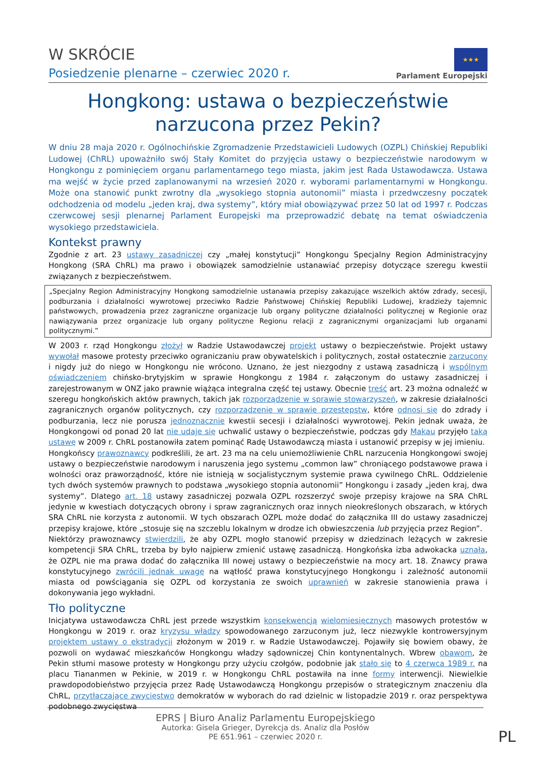W SKRÓCIE
Posiedzenie plenarne – czerwiec 2020 r.
★★★
Parlament Europejski
Hongkong: ustawa o bezpieczeństwie
narzucona przez Pekin?
W dniu 28 maja 2020 r. Ogólnochińskie Zgromadzenie Przedstawicieli Ludowych (OZPL) Chińskiej Republiki Ludowej (ChRL) upoważniło swój Stały Komitet do przyjęcia ustawy o bezpieczeństwie narodowym w Hongkongu z pominięciem organu parlamentarnego tego miasta, jakim jest Rada Ustawodawcza. Ustawa ma wejść w życie przed zaplanowanymi na wrzesień 2020 r. wyborami parlamentarnymi w Hongkongu. Może ona stanowić punkt zwrotny dla „wysokiego stopnia autonomii” miasta i przedwczesny początek odchodzenia od modelu „jeden kraj, dwa systemy”, który miał obowiązywać przez 50 lat od 1997 r. Podczas czerwcowej sesji plenarnej Parlament Europejski ma przeprowadzić debatę na temat oświadczenia wysokiego przedstawiciela.
Kontekst prawny
Zgodnie z art. 23 ustawy zasadniczej czy „małej konstytucji” Hongkongu Specjalny Region Administracyjny Hongkong (SRA ChRL) ma prawo i obowiązek samodzielnie ustanawiać przepisy dotyczące szeregu kwestii związanych z bezpieczeństwem.
„Specjalny Region Administracyjny Hongkong samodzielnie ustanawia przepisy zakazujące wszelkich aktów zdrady, secesji, podburzania i działalności wywrotowej przeciwko Radzie Państwowej Chińskiej Republiki Ludowej, kradzieży tajemnic państwowych, prowadzenia przez zagraniczne organizacje lub organy polityczne działalności politycznej w Regionie oraz nawiązywania przez organizacje lub organy polityczne Regionu relacji z zagranicznymi organizacjami lub organami politycznymi.”
W 2003 r. rząd Hongkongu złożył w Radzie Ustawodawczej projekt ustawy o bezpieczeństwie. Projekt ustawy wywołał masowe protesty przeciwko ograniczaniu praw obywatelskich i politycznych, został ostatecznie zarzucony i nigdy już do niego w Hongkongu nie wrócono. Uznano, że jest niezgodny z ustawą zasadniczą i wspólnym oświadczeniem chińsko-brytyjskim w sprawie Hongkongu z 1984 r. załączonym do ustawy zasadniczej i zarejestrowanym w ONZ jako prawnie wiążąca integralna część tej ustawy. Obecnie treść art. 23 można odnaleźć w szeregu hongkońskich aktów prawnych, takich jak rozporządzenie w sprawie stowarzyszeń, w zakresie działalności zagranicznych organów politycznych, czy rozporządzenie w sprawie przestępstw, które odnosi się do zdrady i podburzania, lecz nie porusza jednoznacznie kwestii secesji i działalności wywrotowej. Pekin jednak uważa, że Hongkongowi od ponad 20 lat nie udaje się uchwalić ustawy o bezpieczeństwie, podczas gdy Makau przyjęło taką ustawę w 2009 r. ChRL postanowiła zatem pominąć Radę Ustawodawczą miasta i ustanowić przepisy w jej imieniu.
Hongkońscy prawoznawcy podkreślili, że art. 23 ma na celu uniemożliwienie ChRL narzucenia Hongkongowi swojej ustawy o bezpieczeństwie narodowym i naruszenia jego systemu „common law” chroniącego podstawowe prawa i wolności oraz praworządność, które nie istnieją w socjalistycznym systemie prawa cywilnego ChRL. Oddzielenie tych dwóch systemów prawnych to podstawa „wysokiego stopnia autonomii” Hongkongu i zasady „jeden kraj, dwa systemy”. Dlatego art. 18 ustawy zasadniczej pozwala OZPL rozszerzyć swoje przepisy krajowe na SRA ChRL jedynie w kwestiach dotyczących obrony i spraw zagranicznych oraz innych nieokreślonych obszarach, w których SRA ChRL nie korzysta z autonomii. W tych obszarach OZPL może dodać do załącznika III do ustawy zasadniczej przepisy krajowe, które „stosuje się na szczeblu lokalnym w drodze ich obwieszczenia lub przyjęcia przez Region”.
Niektórzy prawoznawcy stwierdzili, że aby OZPL mogło stanowić przepisy w dziedzinach leżących w zakresie kompetencji SRA ChRL, trzeba by było najpierw zmienić ustawę zasadniczą. Hongkońska izba adwokacka uznała, że OZPL nie ma prawa dodać do załącznika III nowej ustawy o bezpieczeństwie na mocy art. 18. Znawcy prawa konstytucyjnego zwrócili jednak uwagę na wątłość prawa konstytucyjnego Hongkongu i zależność autonomii miasta od powściągania się OZPL od korzystania ze swoich uprawnień w zakresie stanowienia prawa i dokonywania jego wykładni.
Tło polityczne
Inicjatywa ustawodawcza ChRL jest przede wszystkim konsekwencją wielomiesięcznych masowych protestów w Hongkongu w 2019 r. oraz kryzysu władzy spowodowanego zarzuconym już, lecz niezwykle kontrowersyjnym projektem ustawy o ekstradycji złożonym w 2019 r. w Radzie Ustawodawczej. Pojawiły się bowiem obawy, że pozwoli on wydawać mieszkańców Hongkongu władzy sądowniczej Chin kontynentalnych. Wbrew obawom, że Pekin stłumi masowe protesty w Hongkongu przy użyciu czołgów, podobnie jak stało się to 4 czerwca 1989 r. na placu Tiananmen w Pekinie, w 2019 r. w Hongkongu ChRL postawiła na inne formy interwencji. Niewielkie prawdopodobieństwo przyjęcia przez Radę Ustawodawczą Hongkongu przepisów o strategicznym znaczeniu dla ChRL, przytłaczające zwycięstwo demokratów w wyborach do rad dzielnic w listopadzie 2019 r. oraz perspektywa podobnego zwycięstwa
EPRS | Biuro Analiz Parlamentu Europejskiego
Autorka: Gisela Grieger, Dyrekcja ds. Analiz dla Posłów
PE 651.961 – czerwiec 2020 r.
PL